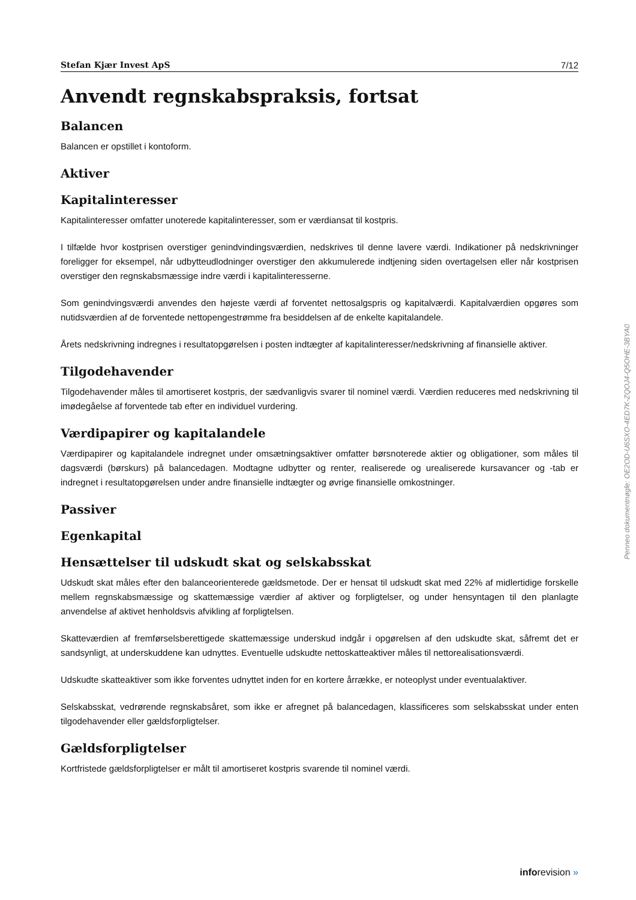Stefan Kjær Invest ApS 7/12
Anvendt regnskabspraksis, fortsat
Balancen
Balancen er opstillet i kontoform.
Aktiver
Kapitalinteresser
Kapitalinteresser omfatter unoterede kapitalinteresser, som er værdiansat til kostpris.
I tilfælde hvor kostprisen overstiger genindvindingsværdien, nedskrives til denne lavere værdi. Indikationer på nedskrivninger foreligger for eksempel, når udbytteudlodninger overstiger den akkumulerede indtjening siden overtagelsen eller når kostprisen overstiger den regnskabsmæssige indre værdi i kapitalinteresserne.
Som genindvingsværdi anvendes den højeste værdi af forventet nettosalgspris og kapitalværdi. Kapitalværdien opgøres som nutidsværdien af de forventede nettopengestrømme fra besiddelsen af de enkelte kapitalandele.
Årets nedskrivning indregnes i resultatopgørelsen i posten indtægter af kapitalinteresser/nedskrivning af finansielle aktiver.
Tilgodehavender
Tilgodehavender måles til amortiseret kostpris, der sædvanligvis svarer til nominel værdi. Værdien reduceres med nedskrivning til imødegåelse af forventede tab efter en individuel vurdering.
Værdipapirer og kapitalandele
Værdipapirer og kapitalandele indregnet under omsætningsaktiver omfatter børsnoterede aktier og obligationer, som måles til dagsværdi (børskurs) på balancedagen. Modtagne udbytter og renter, realiserede og urealiserede kursavancer og -tab er indregnet i resultatopgørelsen under andre finansielle indtægter og øvrige finansielle omkostninger.
Passiver
Egenkapital
Hensættelser til udskudt skat og selskabsskat
Udskudt skat måles efter den balanceorienterede gældsmetode. Der er hensat til udskudt skat med 22% af midlertidige forskelle mellem regnskabsmæssige og skattemæssige værdier af aktiver og forpligtelser, og under hensyntagen til den planlagte anvendelse af aktivet henholdsvis afvikling af forpligtelsen.
Skatteværdien af fremførselsberettigede skattemæssige underskud indgår i opgørelsen af den udskudte skat, såfremt det er sandsynligt, at underskuddene kan udnyttes. Eventuelle udskudte nettoskatteaktiver måles til nettorealisationsværdi.
Udskudte skatteaktiver som ikke forventes udnyttet inden for en kortere årrække, er noteoplyst under eventualaktiver.
Selskabsskat, vedrørende regnskabsåret, som ikke er afregnet på balancedagen, klassificeres som selskabsskat under enten tilgodehavender eller gældsforpligtelser.
Gældsforpligtelser
Kortfristede gældsforpligtelser er målt til amortiseret kostpris svarende til nominel værdi.
Penneo dokumentnøgle: OE2OD-U6SXO-4ED7K-ZQOJ4-Q5OHE-3BYA0
inforevision »